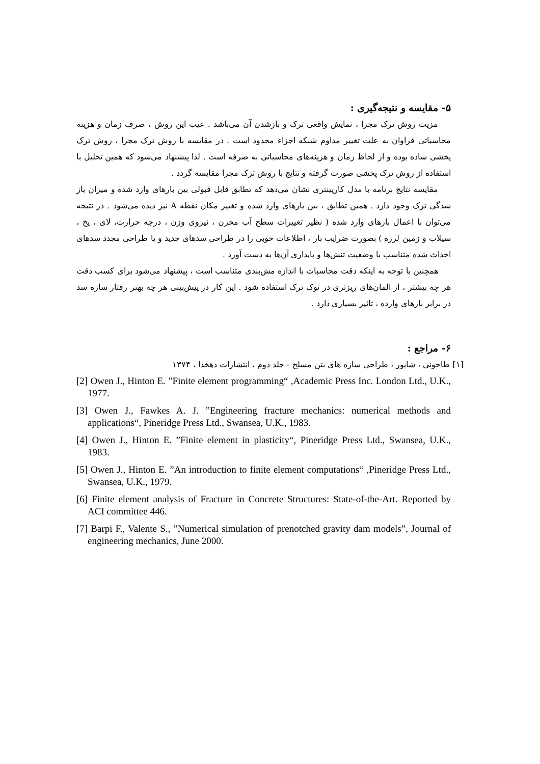۵- مقایسه و نتیجه‌گیری :
مزیت روش ترک مجزا ، نمایش واقعی ترک و بازشدن آن می‌باشد . عیب این روش ، صرف زمان و هزینه محاسباتی فراوان به علت تغییر مداوم شبکه اجزاء محدود است . در مقایسه با روش ترک مجزا ، روش ترک پخشی ساده بوده و از لحاظ زمان و هزینه‌های محاسباتی به صرفه است . لذا پیشنهاد می‌شود که همین تحلیل با استفاده از روش ترک پخشی صورت گرفته و نتایج با روش ترک مجزا مقایسه گردد .
مقایسه نتایج برنامه با مدل کارپینتری نشان می‌دهد که تطابق قابل قبولی بین بارهای وارد شده و میزان باز شدگی ترک وجود دارد . همین تطابق ، بین بارهای وارد شده و تغییر مکان نقطه A نیز دیده می‌شود . در نتیجه می‌توان با اعمال بارهای وارد شده ( نظیر تغییرات سطح آب مخزن ، نیروی وزن ، درجه حرارت، لای ، یخ ، سیلاب و زمین لرزه ) بصورت ضرایب بار ، اطلاعات خوبی را در طراحی سدهای جدید و یا طراحی مجدد سدهای احداث شده متناسب با وضعیت تنش‌ها و پایداری آن‌ها به دست آورد .
همچنین با توجه به اینکه دقت محاسبات با اندازه مش‌بندی متناسب است ، پیشنهاد می‌شود برای کسب دقت هر چه بیشتر ، از المان‌های ریزتری در نوک ترک استفاده شود . این کار در پیش‌بینی هر چه بهتر رفتار سازه سد در برابر بارهای وارده ، تاثیر بسیاری دارد .
۶- مراجع :
[۱] طاحونی ، شاپور ، طراحی سازه های بتن مسلح - جلد دوم ، انتشارات دهخدا ، ۱۳۷۴
[2] Owen J., Hinton E. ”Finite element programming“ ,Academic Press Inc. London Ltd., U.K., 1977.
[3] Owen J., Fawkes A. J. ”Engineering fracture mechanics: numerical methods and applications“, Pineridge Press Ltd., Swansea, U.K., 1983.
[4] Owen J., Hinton E. ”Finite element in plasticity“, Pineridge Press Ltd., Swansea, U.K., 1983.
[5] Owen J., Hinton E. ”An introduction to finite element computations“ ,Pineridge Press Ltd., Swansea, U.K., 1979.
[6] Finite element analysis of Fracture in Concrete Structures: State-of-the-Art. Reported by ACI committee 446.
[7] Barpi F., Valente S., ”Numerical simulation of prenotched gravity dam models”, Journal of engineering mechanics, June 2000.